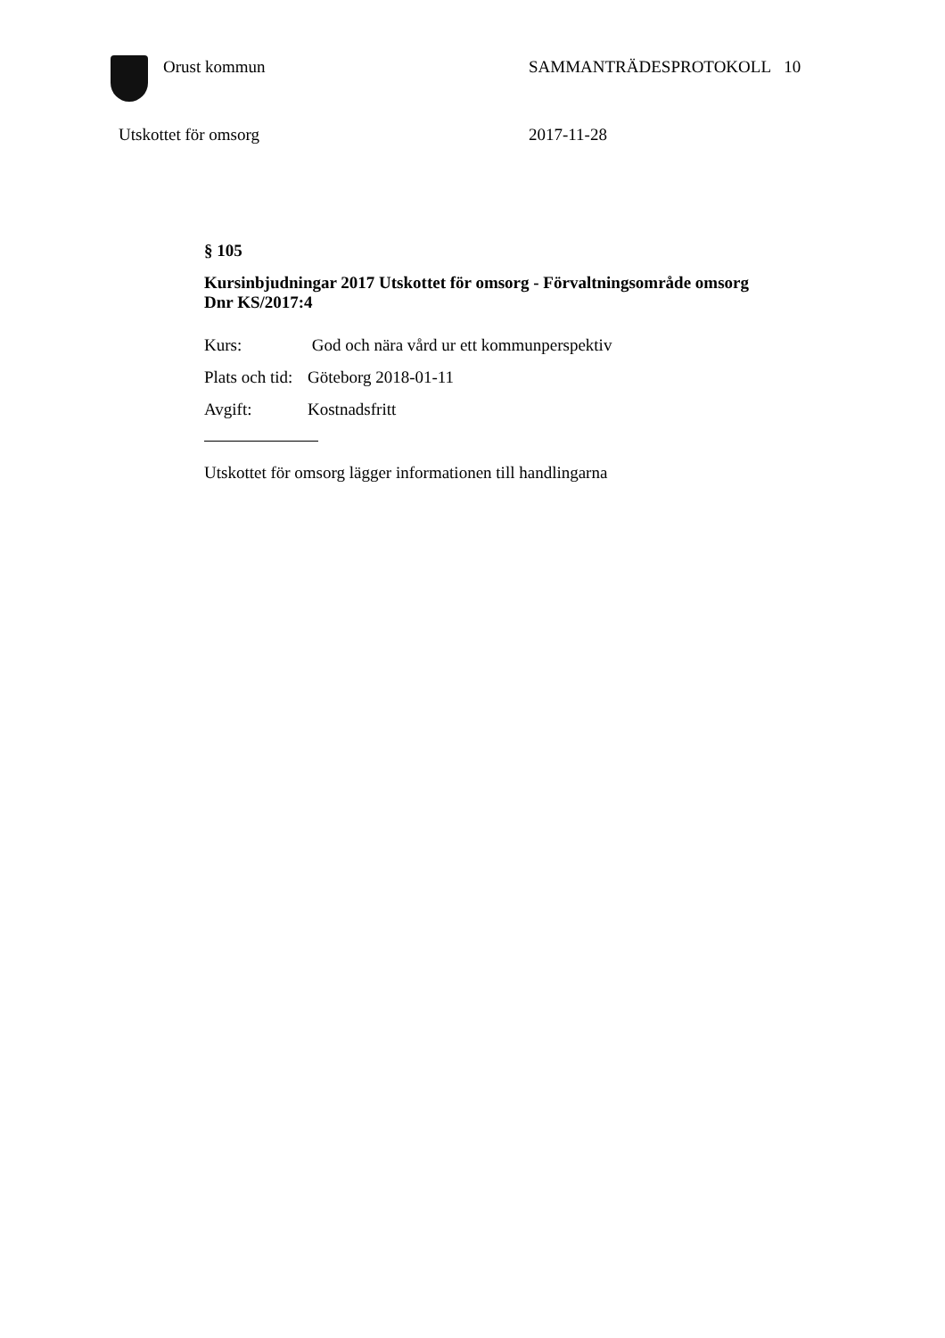Orust kommun SAMMANTRÄDESPROTOKOLL 10
Utskottet för omsorg 2017-11-28
§ 105
Kursinbjudningar 2017 Utskottet för omsorg - Förvaltningsområde omsorg
Dnr KS/2017:4
Kurs: God och nära vård ur ett kommunperspektiv
Plats och tid: Göteborg 2018-01-11
Avgift: Kostnadsfritt
Utskottet för omsorg lägger informationen till handlingarna